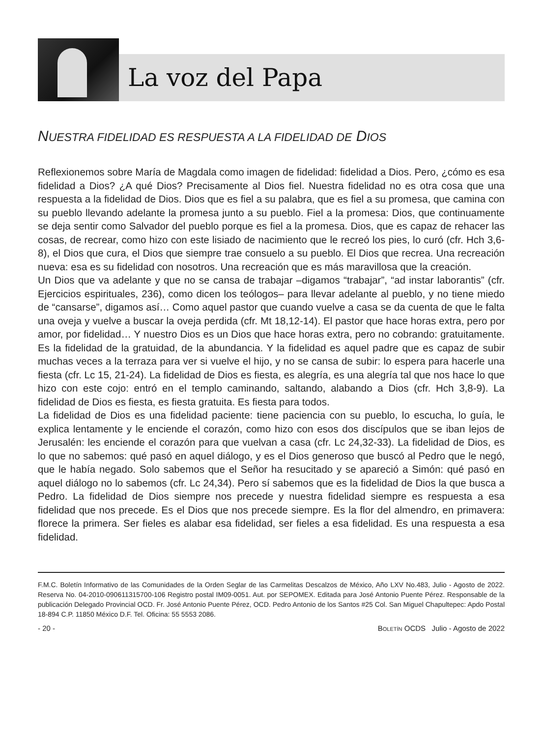La voz del Papa
NUESTRA FIDELIDAD ES RESPUESTA A LA FIDELIDAD DE DIOS
Reflexionemos sobre María de Magdala como imagen de fidelidad: fidelidad a Dios. Pero, ¿cómo es esa fidelidad a Dios? ¿A qué Dios? Precisamente al Dios fiel. Nuestra fidelidad no es otra cosa que una respuesta a la fidelidad de Dios. Dios que es fiel a su palabra, que es fiel a su promesa, que camina con su pueblo llevando adelante la promesa junto a su pueblo. Fiel a la promesa: Dios, que continuamente se deja sentir como Salvador del pueblo porque es fiel a la promesa. Dios, que es capaz de rehacer las cosas, de recrear, como hizo con este lisiado de nacimiento que le recreó los pies, lo curó (cfr. Hch 3,6-8), el Dios que cura, el Dios que siempre trae consuelo a su pueblo. El Dios que recrea. Una recreación nueva: esa es su fidelidad con nosotros. Una recreación que es más maravillosa que la creación.
Un Dios que va adelante y que no se cansa de trabajar –digamos “trabajar”, “ad instar laborantis” (cfr. Ejercicios espirituales, 236), como dicen los teólogos– para llevar adelante al pueblo, y no tiene miedo de “cansarse”, digamos así… Como aquel pastor que cuando vuelve a casa se da cuenta de que le falta una oveja y vuelve a buscar la oveja perdida (cfr. Mt 18,12-14). El pastor que hace horas extra, pero por amor, por fidelidad… Y nuestro Dios es un Dios que hace horas extra, pero no cobrando: gratuitamente. Es la fidelidad de la gratuidad, de la abundancia. Y la fidelidad es aquel padre que es capaz de subir muchas veces a la terraza para ver si vuelve el hijo, y no se cansa de subir: lo espera para hacerle una fiesta (cfr. Lc 15, 21-24). La fidelidad de Dios es fiesta, es alegría, es una alegría tal que nos hace lo que hizo con este cojo: entró en el templo caminando, saltando, alabando a Dios (cfr. Hch 3,8-9). La fidelidad de Dios es fiesta, es fiesta gratuita. Es fiesta para todos.
La fidelidad de Dios es una fidelidad paciente: tiene paciencia con su pueblo, lo escucha, lo guía, le explica lentamente y le enciende el corazón, como hizo con esos dos discípulos que se iban lejos de Jerusalén: les enciende el corazón para que vuelvan a casa (cfr. Lc 24,32-33). La fidelidad de Dios, es lo que no sabemos: qué pasó en aquel diálogo, y es el Dios generoso que buscó al Pedro que le negó, que le había negado. Solo sabemos que el Señor ha resucitado y se apareció a Simón: qué pasó en aquel diálogo no lo sabemos (cfr. Lc 24,34). Pero sí sabemos que es la fidelidad de Dios la que busca a Pedro. La fidelidad de Dios siempre nos precede y nuestra fidelidad siempre es respuesta a esa fidelidad que nos precede. Es el Dios que nos precede siempre. Es la flor del almendro, en primavera: florece la primera. Ser fieles es alabar esa fidelidad, ser fieles a esa fidelidad. Es una respuesta a esa fidelidad.
F.M.C. Boletín Informativo de las Comunidades de la Orden Seglar de las Carmelitas Descalzos de México, Año LXV No.483, Julio - Agosto de 2022. Reserva No. 04-2010-090611315700-106 Registro postal IM09-0051. Aut. por SEPOMEX. Editada para José Antonio Puente Pérez. Responsable de la publicación Delegado Provincial OCD. Fr. José Antonio Puente Pérez, OCD. Pedro Antonio de los Santos #25 Col. San Miguel Chapultepec: Apdo Postal 18-894 C.P. 11850 México D.F. Tel. Oficina: 55 5553 2086.
- 20 - BOLETÍN OCDS Julio - Agosto de 2022